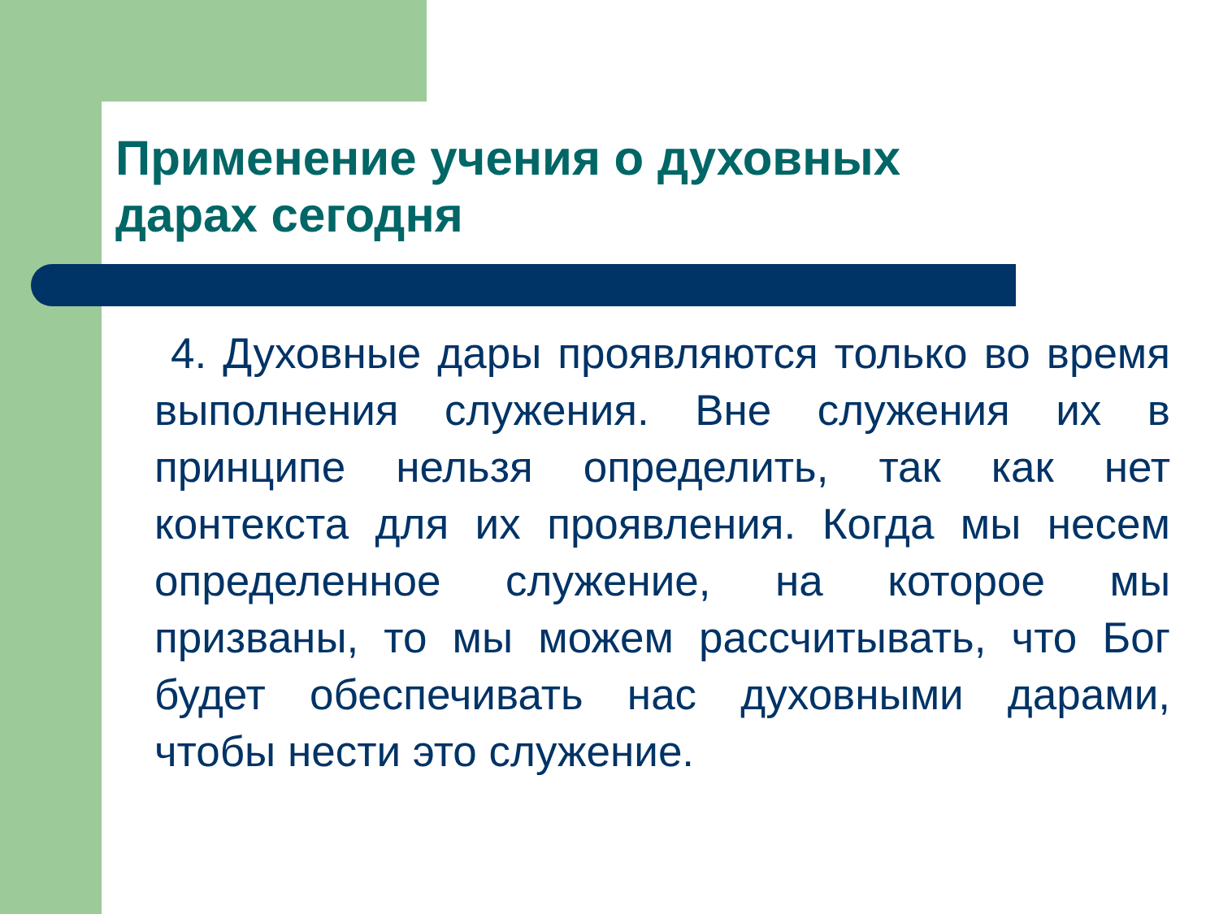Применение учения о духовных дарах сегодня
4. Духовные дары проявляются только во время выполнения служения. Вне служения их в принципе нельзя определить, так как нет контекста для их проявления. Когда мы несем определенное служение, на которое мы призваны, то мы можем рассчитывать, что Бог будет обеспечивать нас духовными дарами, чтобы нести это служение.